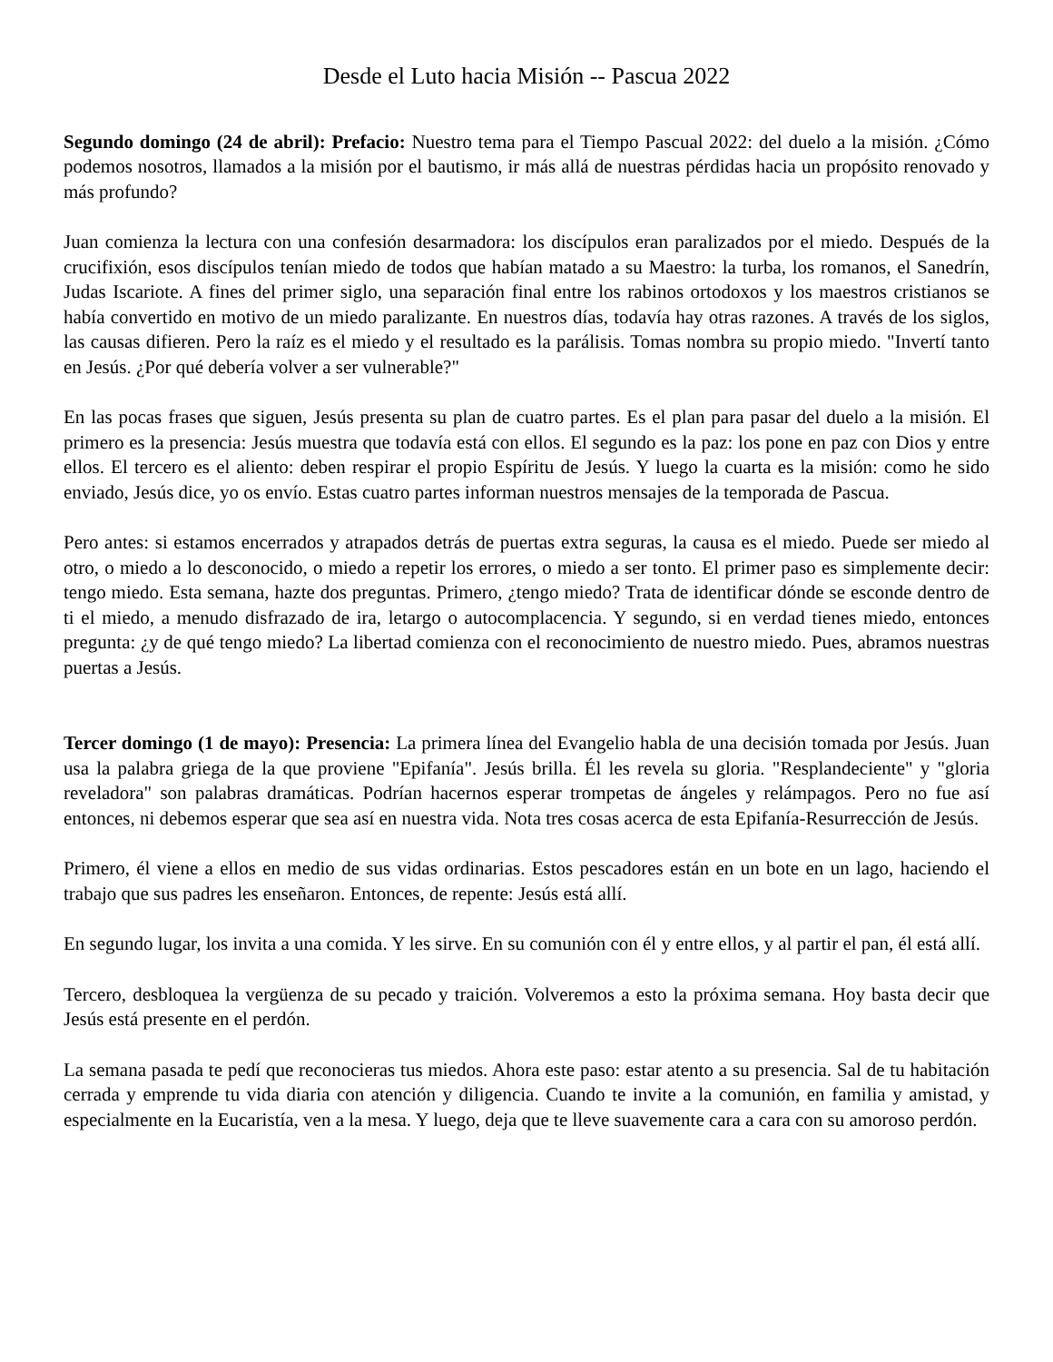Desde el Luto hacia Misión -- Pascua 2022
Segundo domingo (24 de abril): Prefacio: Nuestro tema para el Tiempo Pascual 2022: del duelo a la misión. ¿Cómo podemos nosotros, llamados a la misión por el bautismo, ir más allá de nuestras pérdidas hacia un propósito renovado y más profundo?
Juan comienza la lectura con una confesión desarmadora: los discípulos eran paralizados por el miedo. Después de la crucifixión, esos discípulos tenían miedo de todos que habían matado a su Maestro: la turba, los romanos, el Sanedrín, Judas Iscariote. A fines del primer siglo, una separación final entre los rabinos ortodoxos y los maestros cristianos se había convertido en motivo de un miedo paralizante. En nuestros días, todavía hay otras razones. A través de los siglos, las causas difieren. Pero la raíz es el miedo y el resultado es la parálisis. Tomas nombra su propio miedo. "Invertí tanto en Jesús. ¿Por qué debería volver a ser vulnerable?"
En las pocas frases que siguen, Jesús presenta su plan de cuatro partes. Es el plan para pasar del duelo a la misión. El primero es la presencia: Jesús muestra que todavía está con ellos. El segundo es la paz: los pone en paz con Dios y entre ellos. El tercero es el aliento: deben respirar el propio Espíritu de Jesús. Y luego la cuarta es la misión: como he sido enviado, Jesús dice, yo os envío. Estas cuatro partes informan nuestros mensajes de la temporada de Pascua.
Pero antes: si estamos encerrados y atrapados detrás de puertas extra seguras, la causa es el miedo. Puede ser miedo al otro, o miedo a lo desconocido, o miedo a repetir los errores, o miedo a ser tonto. El primer paso es simplemente decir: tengo miedo. Esta semana, hazte dos preguntas. Primero, ¿tengo miedo? Trata de identificar dónde se esconde dentro de ti el miedo, a menudo disfrazado de ira, letargo o autocomplacencia. Y segundo, si en verdad tienes miedo, entonces pregunta: ¿y de qué tengo miedo? La libertad comienza con el reconocimiento de nuestro miedo. Pues, abramos nuestras puertas a Jesús.
Tercer domingo (1 de mayo): Presencia: La primera línea del Evangelio habla de una decisión tomada por Jesús. Juan usa la palabra griega de la que proviene "Epifanía". Jesús brilla. Él les revela su gloria. "Resplandeciente" y "gloria reveladora" son palabras dramáticas. Podrían hacernos esperar trompetas de ángeles y relámpagos. Pero no fue así entonces, ni debemos esperar que sea así en nuestra vida. Nota tres cosas acerca de esta Epifanía-Resurrección de Jesús.
Primero, él viene a ellos en medio de sus vidas ordinarias. Estos pescadores están en un bote en un lago, haciendo el trabajo que sus padres les enseñaron. Entonces, de repente: Jesús está allí.
En segundo lugar, los invita a una comida. Y les sirve. En su comunión con él y entre ellos, y al partir el pan, él está allí.
Tercero, desbloquea la vergüenza de su pecado y traición. Volveremos a esto la próxima semana. Hoy basta decir que Jesús está presente en el perdón.
La semana pasada te pedí que reconocieras tus miedos. Ahora este paso: estar atento a su presencia. Sal de tu habitación cerrada y emprende tu vida diaria con atención y diligencia. Cuando te invite a la comunión, en familia y amistad, y especialmente en la Eucaristía, ven a la mesa. Y luego, deja que te lleve suavemente cara a cara con su amoroso perdón.